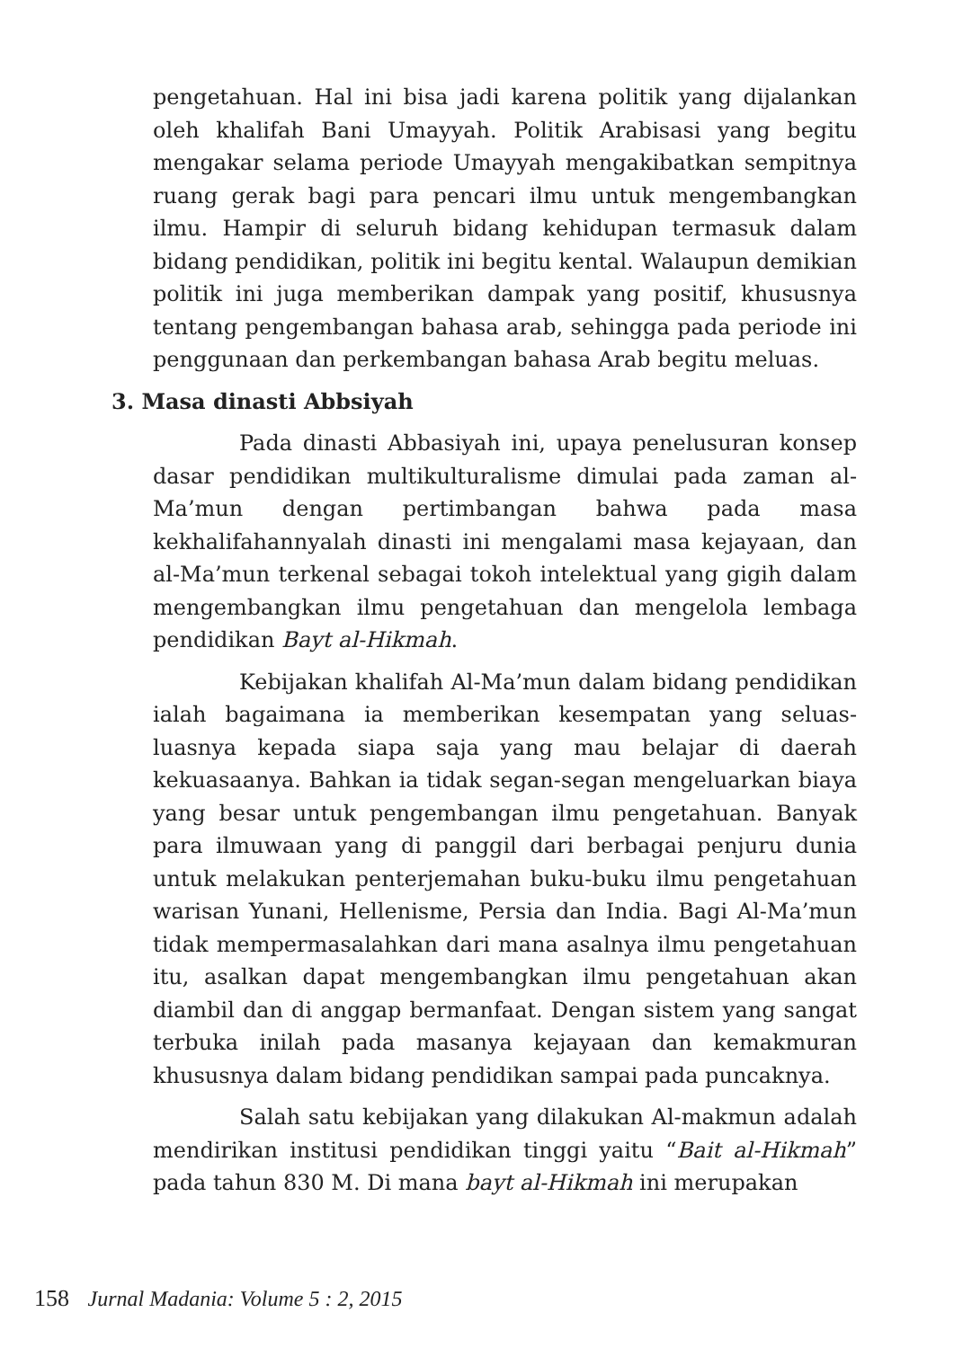pengetahuan. Hal ini bisa jadi karena politik yang dijalankan oleh khalifah Bani Umayyah. Politik Arabisasi yang begitu mengakar selama periode Umayyah mengakibatkan sempitnya ruang gerak bagi para pencari ilmu untuk mengembangkan ilmu. Hampir di seluruh bidang kehidupan termasuk dalam bidang pendidikan, politik ini begitu kental. Walaupun demikian politik ini juga memberikan dampak yang positif, khususnya tentang pengembangan bahasa arab, sehingga pada periode ini penggunaan dan perkembangan bahasa Arab begitu meluas.
3. Masa dinasti Abbsiyah
Pada dinasti Abbasiyah ini, upaya penelusuran konsep dasar pendidikan multikulturalisme dimulai pada zaman al-Ma’mun dengan pertimbangan bahwa pada masa kekhalifahannyalah dinasti ini mengalami masa kejayaan, dan al-Ma’mun terkenal sebagai tokoh intelektual yang gigih dalam mengembangkan ilmu pengetahuan dan mengelola lembaga pendidikan Bayt al-Hikmah.
Kebijakan khalifah Al-Ma’mun dalam bidang pendidikan ialah bagaimana ia memberikan kesempatan yang seluas-luasnya kepada siapa saja yang mau belajar di daerah kekuasaanya. Bahkan ia tidak segan-segan mengeluarkan biaya yang besar untuk pengembangan ilmu pengetahuan. Banyak para ilmuwaan yang di panggil dari berbagai penjuru dunia untuk melakukan penterjemahan buku-buku ilmu pengetahuan warisan Yunani, Hellenisme, Persia dan India. Bagi Al-Ma’mun tidak mempermasalahkan dari mana asalnya ilmu pengetahuan itu, asalkan dapat mengembangkan ilmu pengetahuan akan diambil dan di anggap bermanfaat. Dengan sistem yang sangat terbuka inilah pada masanya kejayaan dan kemakmuran khususnya dalam bidang pendidikan sampai pada puncaknya.
Salah satu kebijakan yang dilakukan Al-makmun adalah mendirikan institusi pendidikan tinggi yaitu “Bait al-Hikmah” pada tahun 830 M. Di mana bayt al-Hikmah ini merupakan
158 Jurnal Madania: Volume 5 : 2, 2015